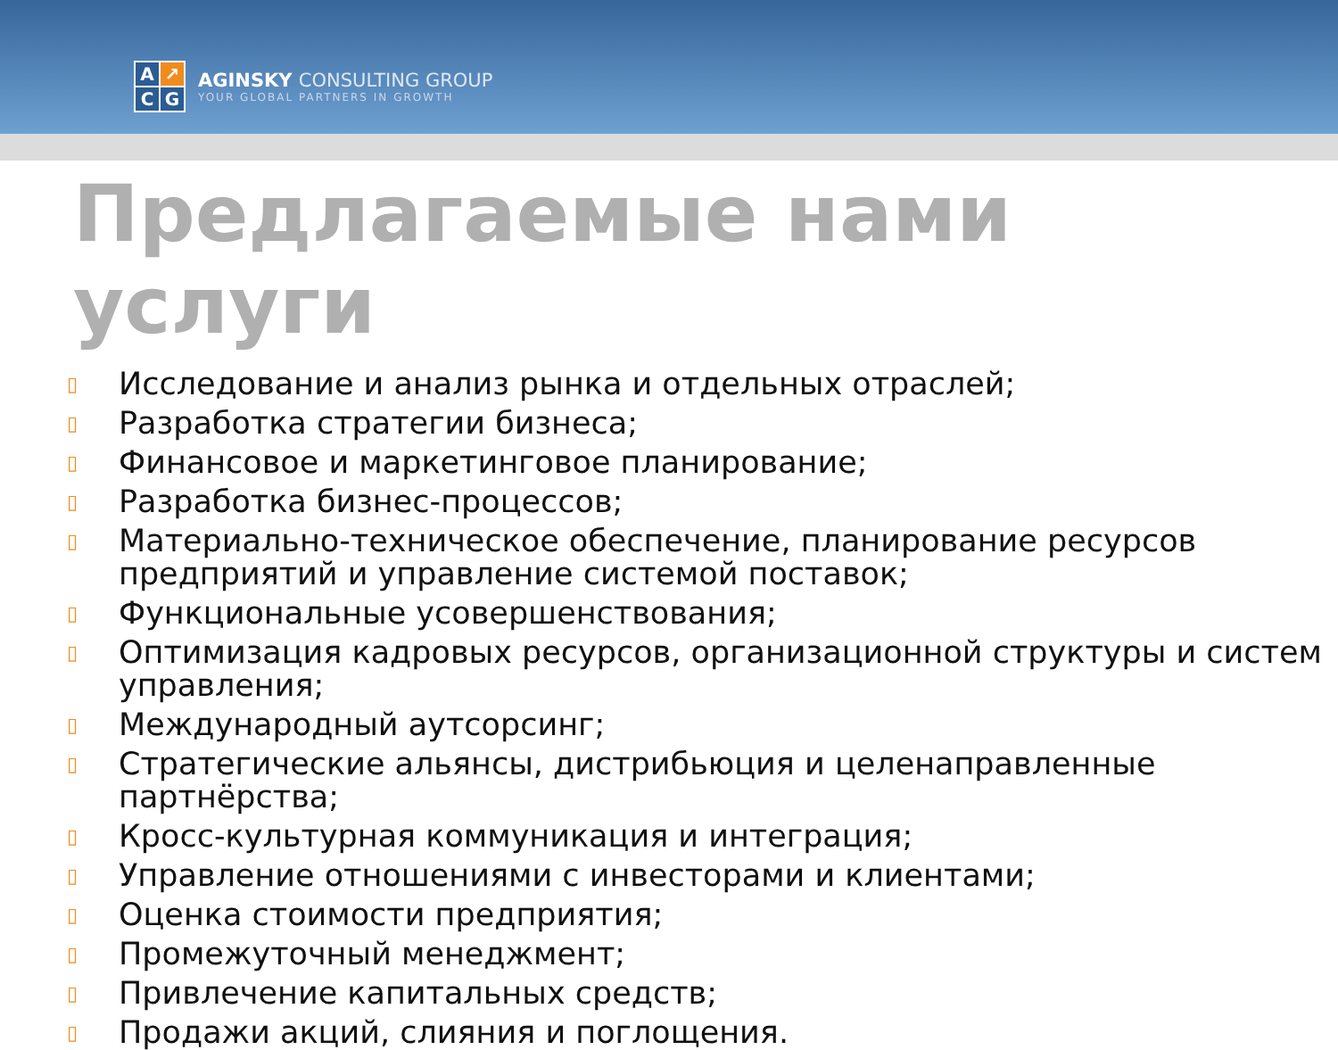A ↗ C G
AGINSKY CONSULTING GROUP
YOUR GLOBAL PARTNERS IN GROWTH
Предлагаемые нами услуги
▯ Исследование и анализ рынка и отдельных отраслей;
▯ Разработка стратегии бизнеса;
▯ Финансовое и маркетинговое планирование;
▯ Разработка бизнес-процессов;
▯ Материально-техническое обеспечение, планирование ресурсов предприятий и управление системой поставок;
▯ Функциональные усовершенствования;
▯ Оптимизация кадровых ресурсов, организационной структуры и систем управления;
▯ Международный аутсорсинг;
▯ Стратегические альянсы, дистрибьюция и целенаправленные партнёрства;
▯ Кросс-культурная коммуникация и интеграция;
▯ Управление отношениями с инвесторами и клиентами;
▯ Оценка стоимости предприятия;
▯ Промежуточный менеджмент;
▯ Привлечение капитальных средств;
▯ Продажи акций, слияния и поглощения.